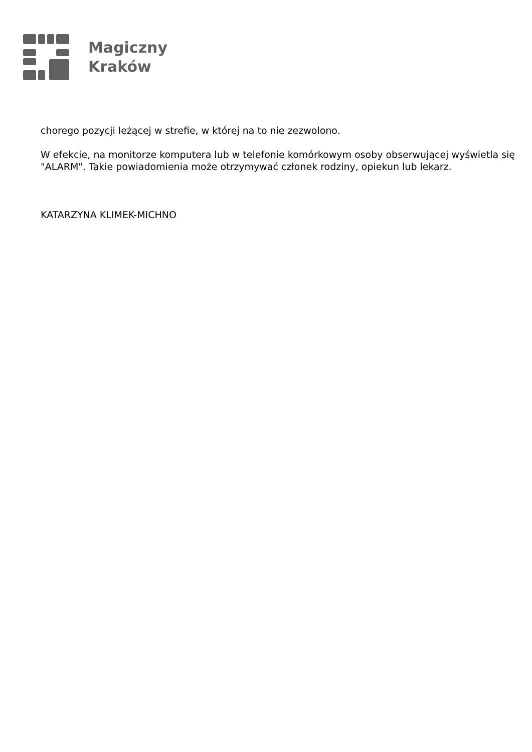Magiczny
Kraków
chorego pozycji leżącej w strefie, w której na to nie zezwolono.
W efekcie, na monitorze komputera lub w telefonie komórkowym osoby obserwującej wyświetla się "ALARM". Takie powiadomienia może otrzymywać członek rodziny, opiekun lub lekarz.
KATARZYNA KLIMEK-MICHNO